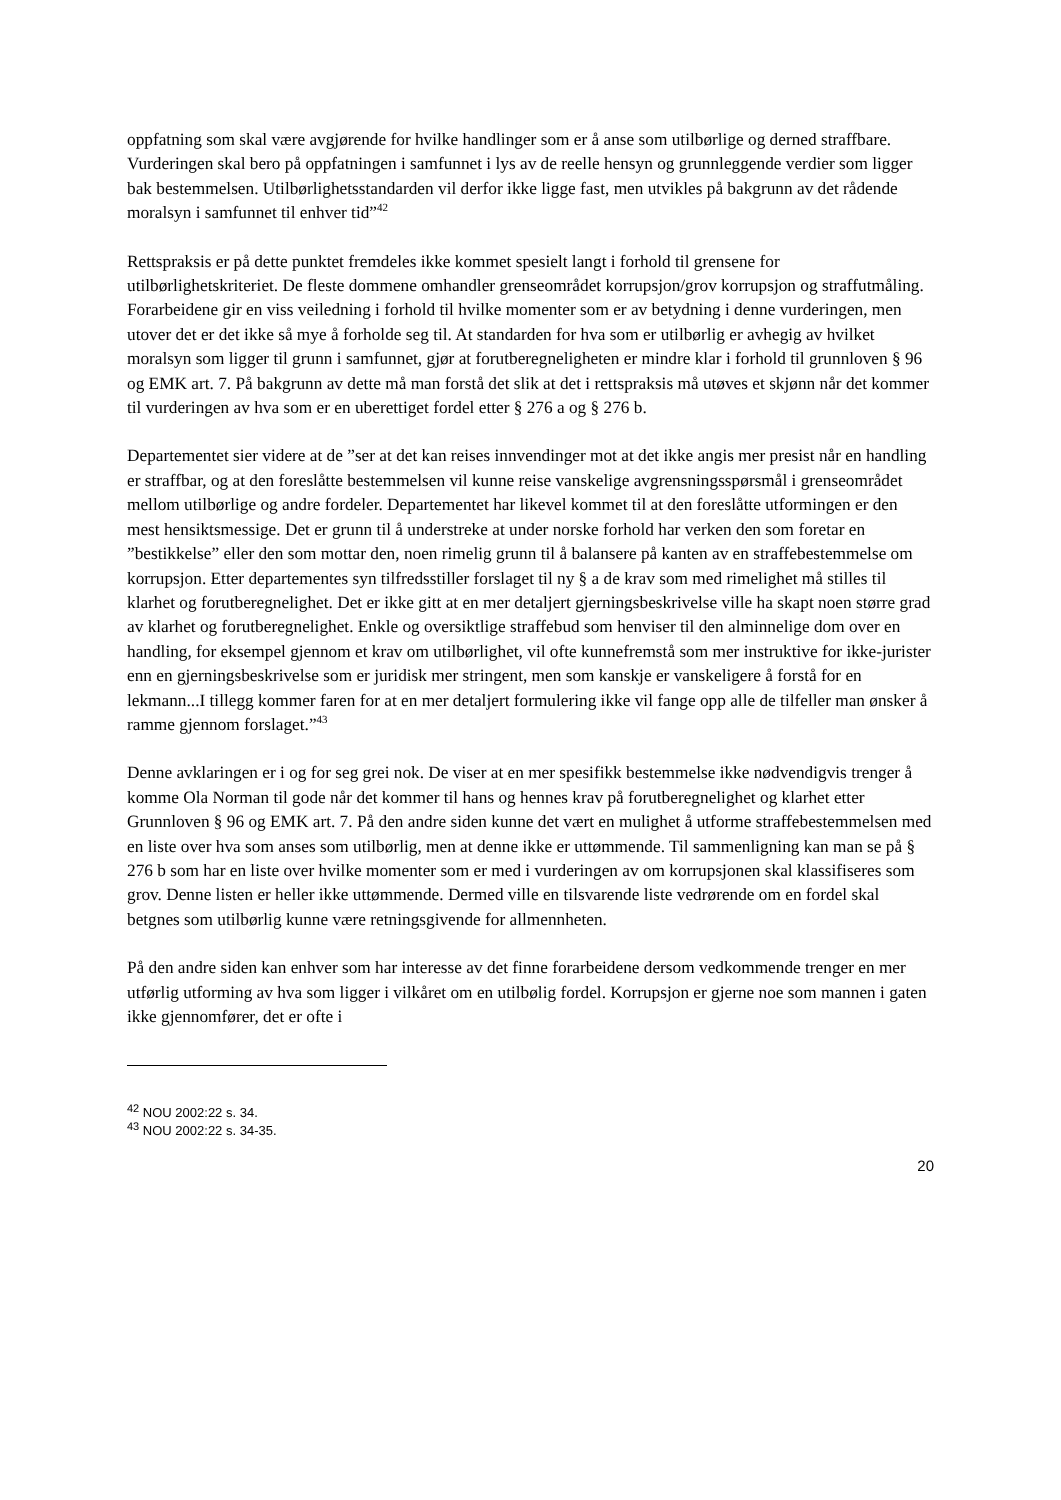oppfatning som skal være avgjørende for hvilke handlinger som er å anse som utilbørlige og derned straffbare. Vurderingen skal bero på oppfatningen i samfunnet i lys av de reelle hensyn og grunnleggende verdier som ligger bak bestemmelsen. Utilbørlighetsstandarden vil derfor ikke ligge fast, men utvikles på bakgrunn av det rådende moralsyn i samfunnet til enhver tid”<sup>42</sup>
Rettspraksis er på dette punktet fremdeles ikke kommet spesielt langt i forhold til grensene for utilbørlighetskriteriet. De fleste dommene omhandler grenseområdet korrupsjon/grov korrupsjon og straffutmåling. Forarbeidene gir en viss veiledning i forhold til hvilke momenter som er av betydning i denne vurderingen, men utover det er det ikke så mye å forholde seg til. At standarden for hva som er utilbørlig er avhegig av hvilket moralsyn som ligger til grunn i samfunnet, gjør at forutberegneligheten er mindre klar i forhold til grunnloven § 96 og EMK art. 7. På bakgrunn av dette må man forstå det slik at det i rettspraksis må utøves et skjønn når det kommer til vurderingen av hva som er en uberettiget fordel etter § 276 a og § 276 b.
Departementet sier videre at de ”ser at det kan reises innvendinger mot at det ikke angis mer presist når en handling er straffbar, og at den foreslåtte bestemmelsen vil kunne reise vanskelige avgrensningsspørsmål i grenseområdet mellom utilbørlige og andre fordeler. Departementet har likevel kommet til at den foreslåtte utformingen er den mest hensiktsmessige. Det er grunn til å understreke at under norske forhold har verken den som foretar en ”bestikkelse” eller den som mottar den, noen rimelig grunn til å balansere på kanten av en straffebestemmelse om korrupsjon. Etter departementes syn tilfredsstiller forslaget til ny § a de krav som med rimelighet må stilles til klarhet og forutberegnelighet. Det er ikke gitt at en mer detaljert gjerningsbeskrivelse ville ha skapt noen større grad av klarhet og forutberegnelighet. Enkle og oversiktlige straffebud som henviser til den alminnelige dom over en handling, for eksempel gjennom et krav om utilbørlighet, vil ofte kunnefremstå som mer instruktive for ikke-jurister enn en gjerningsbeskrivelse som er juridisk mer stringent, men som kanskje er vanskeligere å forstå for en lekmann...I tillegg kommer faren for at en mer detaljert formulering ikke vil fange opp alle de tilfeller man ønsker å ramme gjennom forslaget.”<sup>43</sup>
Denne avklaringen er i og for seg grei nok. De viser at en mer spesifikk bestemmelse ikke nødvendigvis trenger å komme Ola Norman til gode når det kommer til hans og hennes krav på forutberegnelighet og klarhet etter Grunnloven § 96 og EMK art. 7. På den andre siden kunne det vært en mulighet å utforme straffebestemmelsen med en liste over hva som anses som utilbørlig, men at denne ikke er uttømmende. Til sammenligning kan man se på § 276 b som har en liste over hvilke momenter som er med i vurderingen av om korrupsjonen skal klassifiseres som grov. Denne listen er heller ikke uttømmende. Dermed ville en tilsvarende liste vedrørende om en fordel skal betgnes som utilbørlig kunne være retningsgivende for allmennheten.
På den andre siden kan enhver som har interesse av det finne forarbeidene dersom vedkommende trenger en mer utførlig utforming av hva som ligger i vilkåret om en utilbølig fordel. Korrupsjon er gjerne noe som mannen i gaten ikke gjennomfører, det er ofte i
<sup>42</sup> NOU 2002:22 s. 34.
<sup>43</sup> NOU 2002:22 s. 34-35.
20